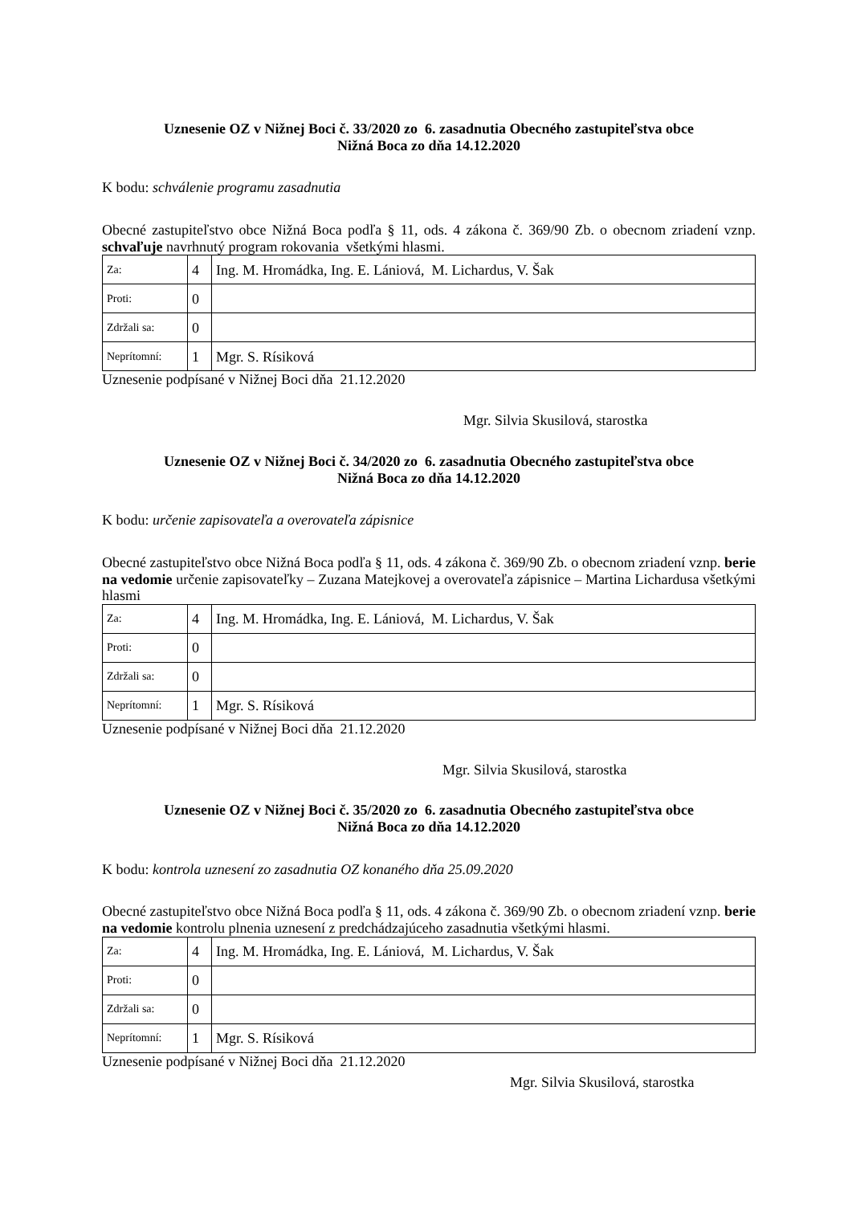Uznesenie OZ v Nižnej Boci č. 33/2020 zo 6. zasadnutia Obecného zastupiteľstva obce
Nižná Boca zo dňa 14.12.2020
K bodu: schválenie programu zasadnutia
Obecné zastupiteľstvo obce Nižná Boca podľa § 11, ods. 4 zákona č. 369/90 Zb. o obecnom zriadení vznp. schvaľuje navrhnutý program rokovania všetkými hlasmi.
| Za: | 4 | Ing. M. Hromádka, Ing. E. Lániová, M. Lichardus, V. Šak |
| Proti: | 0 | |
| Zdržali sa: | 0 | |
| Neprítomní: | 1 | Mgr. S. Rísiková |
Uznesenie podpísané v Nižnej Boci dňa 21.12.2020
Mgr. Silvia Skusilová, starostka
Uznesenie OZ v Nižnej Boci č. 34/2020 zo 6. zasadnutia Obecného zastupiteľstva obce
Nižná Boca zo dňa 14.12.2020
K bodu: určenie zapisovateľa a overovateľa zápisnice
Obecné zastupiteľstvo obce Nižná Boca podľa § 11, ods. 4 zákona č. 369/90 Zb. o obecnom zriadení vznp. berie na vedomie určenie zapisovateľky – Zuzana Matejkovej a overovateľa zápisnice – Martina Lichardusa všetkými hlasmi
| Za: | 4 | Ing. M. Hromádka, Ing. E. Lániová, M. Lichardus, V. Šak |
| Proti: | 0 | |
| Zdržali sa: | 0 | |
| Neprítomní: | 1 | Mgr. S. Rísiková |
Uznesenie podpísané v Nižnej Boci dňa 21.12.2020
Mgr. Silvia Skusilová, starostka
Uznesenie OZ v Nižnej Boci č. 35/2020 zo 6. zasadnutia Obecného zastupiteľstva obce
Nižná Boca zo dňa 14.12.2020
K bodu: kontrola uznesení zo zasadnutia OZ konaného dňa 25.09.2020
Obecné zastupiteľstvo obce Nižná Boca podľa § 11, ods. 4 zákona č. 369/90 Zb. o obecnom zriadení vznp. berie na vedomie kontrolu plnenia uznesení z predchádzajúceho zasadnutia všetkými hlasmi.
| Za: | 4 | Ing. M. Hromádka, Ing. E. Lániová, M. Lichardus, V. Šak |
| Proti: | 0 | |
| Zdržali sa: | 0 | |
| Neprítomní: | 1 | Mgr. S. Rísiková |
Uznesenie podpísané v Nižnej Boci dňa 21.12.2020
Mgr. Silvia Skusilová, starostka